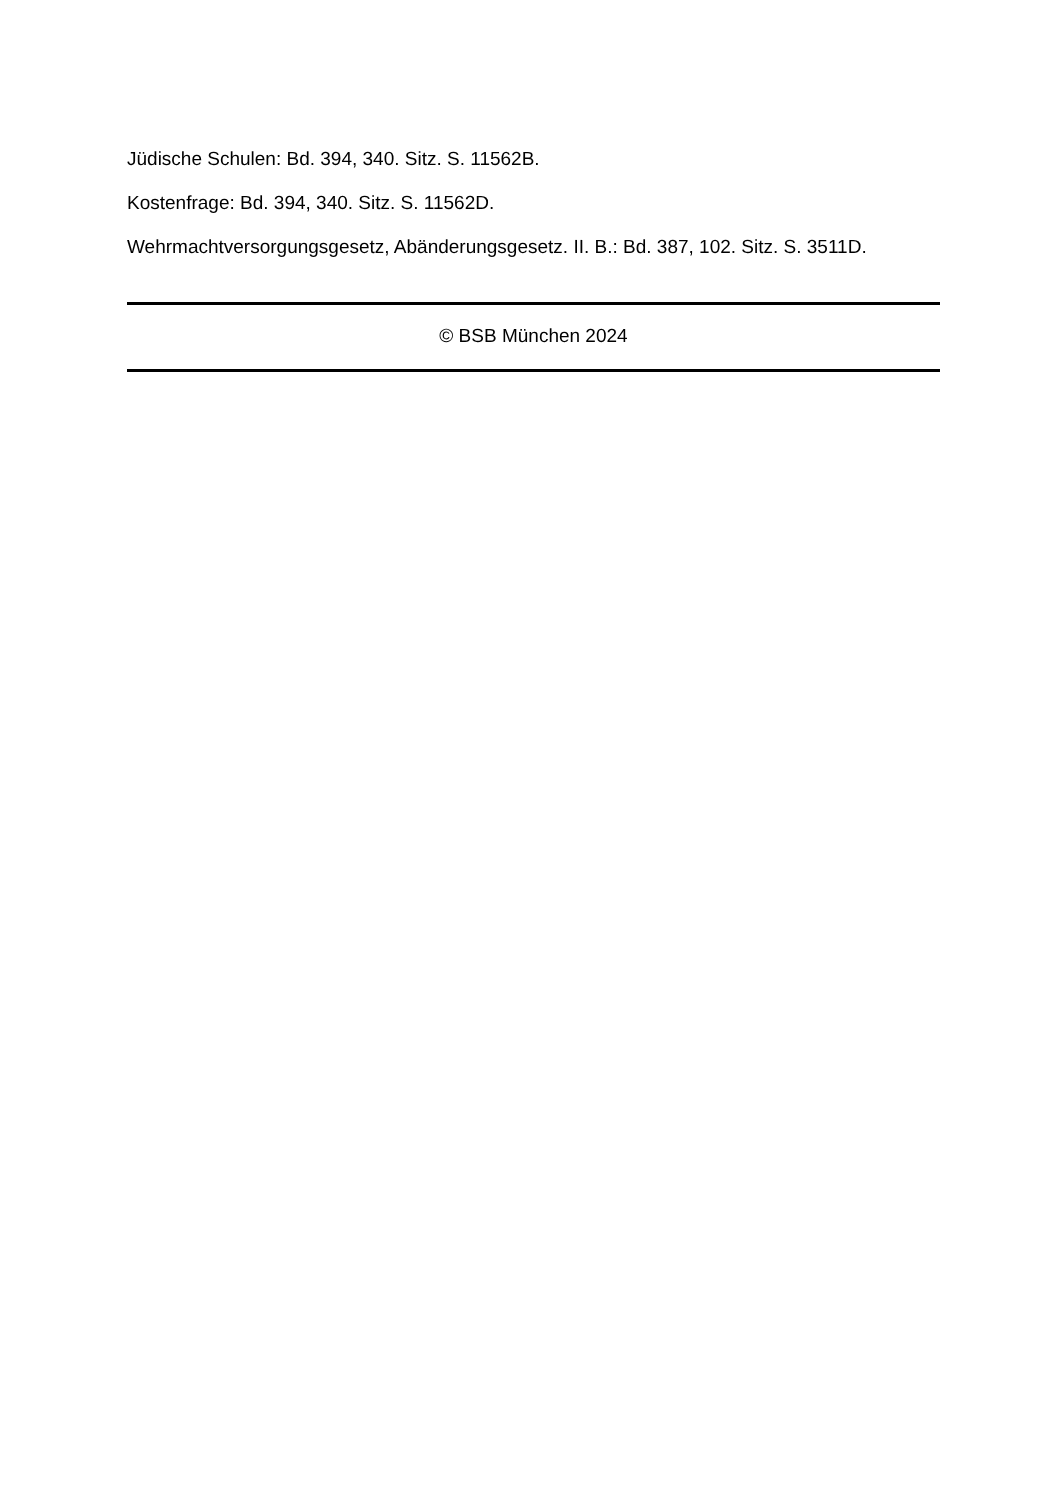Jüdische Schulen: Bd. 394, 340. Sitz. S. 11562B.
Kostenfrage: Bd. 394, 340. Sitz. S. 11562D.
Wehrmachtversorgungsgesetz, Abänderungsgesetz. II. B.: Bd. 387, 102. Sitz. S. 3511D.
© BSB München 2024